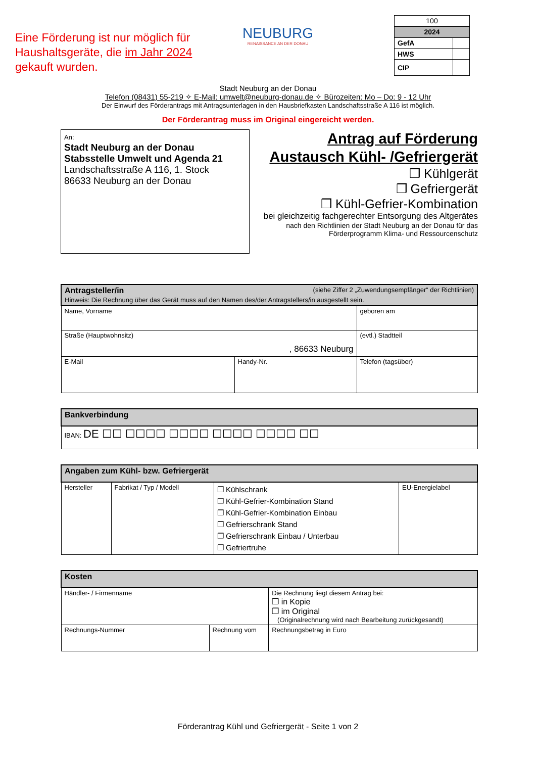Eine Förderung ist nur möglich für Haushaltsgeräte, die im Jahr 2024 gekauft wurden.
NEUBURG
RENAISSANCE AN DER DONAU
| 100 | |
| 2024 | |
| GefA | |
| HWS | |
| CIP | |
Stadt Neuburg an der Donau
Telefon (08431) 55-219 ✧ E-Mail: umwelt@neuburg-donau.de ✧ Bürozeiten: Mo – Do: 9 - 12 Uhr
Der Einwurf des Förderantrags mit Antragsunterlagen in den Hausbriefkasten Landschaftsstraße A 116 ist möglich.
Der Förderantrag muss im Original eingereicht werden.
An:
Stadt Neuburg an der Donau
Stabsstelle Umwelt und Agenda 21
Landschaftsstraße A 116, 1. Stock
86633 Neuburg an der Donau
Antrag auf Förderung
Austausch Kühl- /Gefriergerät
❒ Kühlgerät
❒ Gefriergerät
❒ Kühl-Gefrier-Kombination
bei gleichzeitig fachgerechter Entsorgung des Altgerätes
nach den Richtlinien der Stadt Neuburg an der Donau für das Förderprogramm Klima- und Ressourcenschutz
| Antragsteller/in (siehe Ziffer 2 „Zuwendungsempfänger“ der Richtlinien) Hinweis: Die Rechnung über das Gerät muss auf den Namen des/der Antragstellers/in ausgestellt sein. | | |
| --- | --- | --- |
| Name, Vorname | | geboren am |
| Straße (Hauptwohnsitz) , 86633 Neuburg | | (evtl.) Stadtteil |
| E-Mail | Handy-Nr. | Telefon (tagsüber) |
| Bankverbindung |
| --- |
| IBAN: DE ☐☐ ☐☐☐☐ ☐☐☐☐ ☐☐☐☐ ☐☐☐☐ ☐☐ |
| Angaben zum Kühl- bzw. Gefriergerät | | | |
| --- | --- | --- | --- |
| Hersteller | Fabrikat / Typ / Modell | ❒ Kühlschrank ❒ Kühl-Gefrier-Kombination Stand ❒ Kühl-Gefrier-Kombination Einbau ❒ Gefrierschrank Stand ❒ Gefrierschrank Einbau / Unterbau ❒ Gefriertruhe | EU-Energielabel |
| Kosten | | |
| --- | --- | --- |
| Händler- / Firmenname | | Die Rechnung liegt diesem Antrag bei: ❒ in Kopie ❒ im Original (Originalrechnung wird nach Bearbeitung zurückgesandt) |
| Rechnungs-Nummer | Rechnung vom | Rechnungsbetrag in Euro |
Förderantrag Kühl und Gefriergerät - Seite 1 von 2